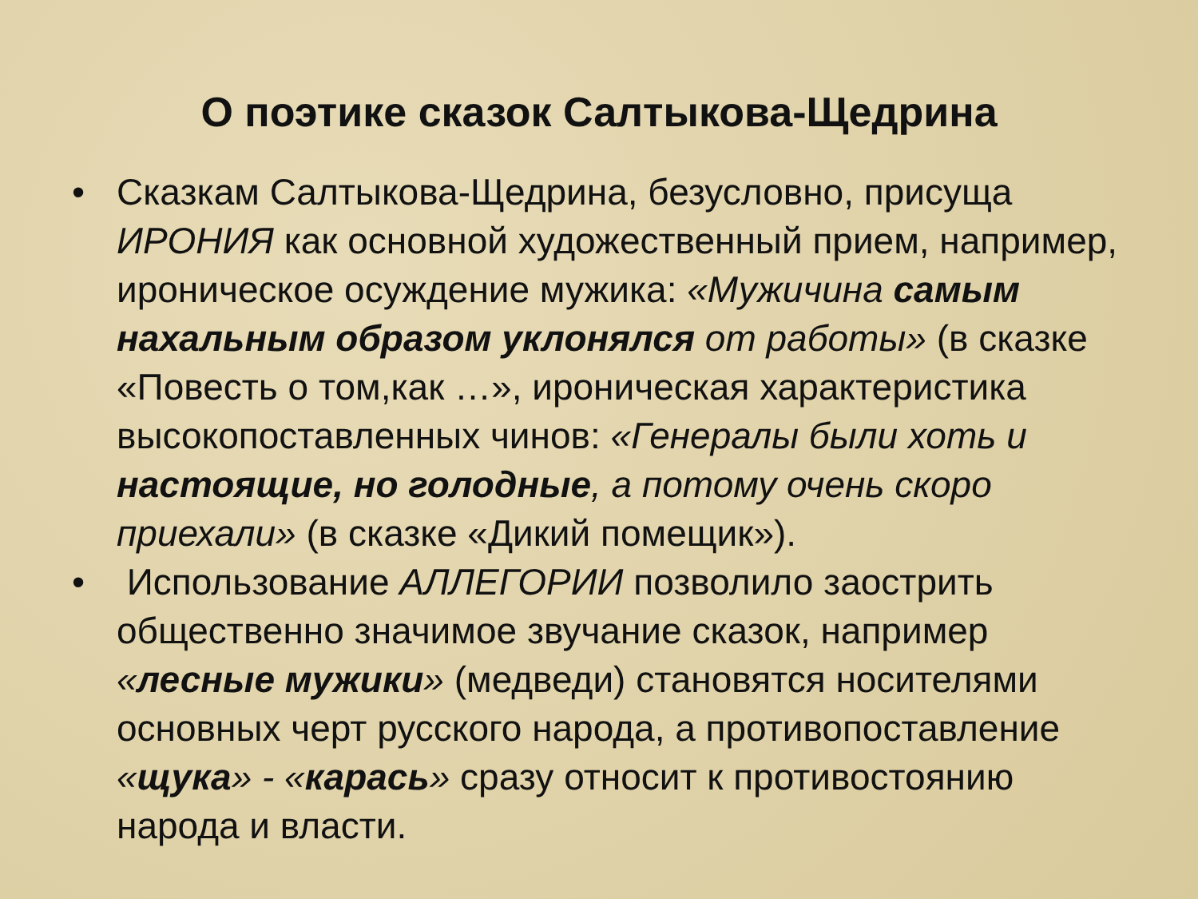О поэтике сказок Салтыкова-Щедрина
• Сказкам Салтыкова-Щедрина, безусловно, присуща ИРОНИЯ как основной художественный прием, например, ироническое осуждение мужика: «Мужичина самым нахальным образом уклонялся от работы» (в сказке «Повесть о том,как …», ироническая характеристика высокопоставленных чинов: «Генералы были хоть и настоящие, но голодные, а потому очень скоро приехали» (в сказке «Дикий помещик»).
• Использование АЛЛЕГОРИИ позволило заострить общественно значимое звучание сказок, например «лесные мужики» (медведи) становятся носителями основных черт русского народа, а противопоставление «щука» - «карась» сразу относит к противостоянию народа и власти.